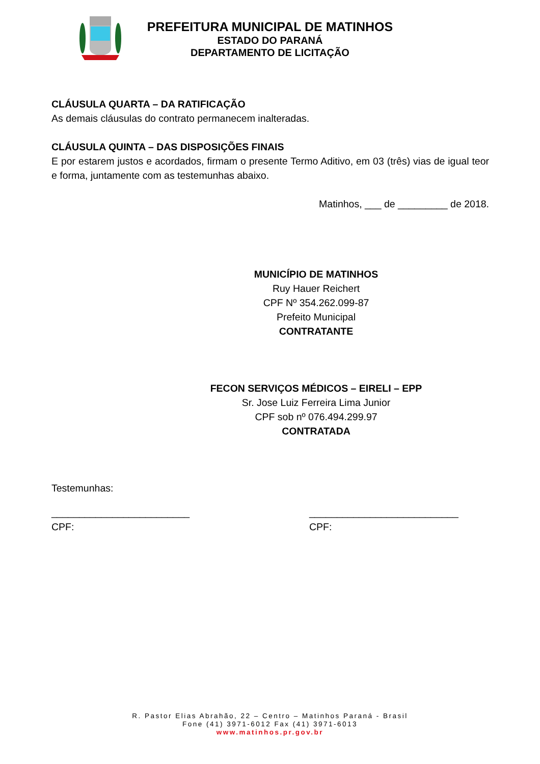PREFEITURA MUNICIPAL DE MATINHOS
ESTADO DO PARANÁ
DEPARTAMENTO DE LICITAÇÃO
CLÁUSULA QUARTA – DA RATIFICAÇÃO
As demais cláusulas do contrato permanecem inalteradas.
CLÁUSULA QUINTA – DAS DISPOSIÇÕES FINAIS
E por estarem justos e acordados, firmam o presente Termo Aditivo, em 03 (três) vias de igual teor e forma, juntamente com as testemunhas abaixo.
Matinhos, ___ de _________ de 2018.
MUNICÍPIO DE MATINHOS
Ruy Hauer Reichert
CPF Nº 354.262.099-87
Prefeito Municipal
CONTRATANTE
FECON SERVIÇOS MÉDICOS – EIRELI – EPP
Sr. Jose Luiz Ferreira Lima Junior
CPF sob nº 076.494.299.97
CONTRATADA
Testemunhas:
_________________________
CPF:
___________________________
CPF:
R. Pastor Elias Abrahão, 22 – Centro – Matinhos Paraná - Brasil
Fone (41) 3971-6012 Fax (41) 3971-6013
www.matinhos.pr.gov.br